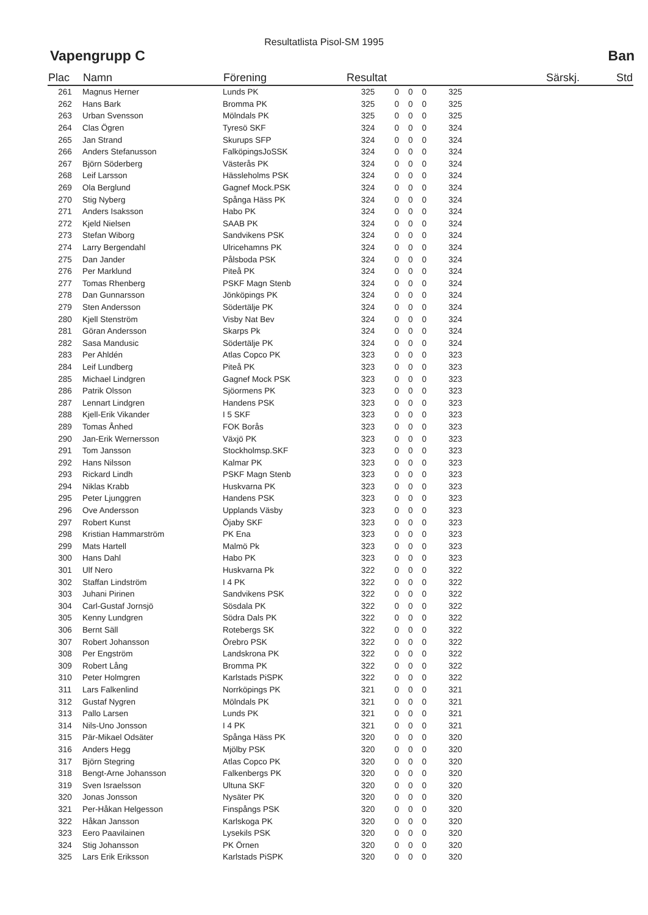Resultatlista Pisol-SM 1995
Vapengrupp C Ban
| Plac | Namn | Förening | Resultat | | | | | | Särskj. | Std |
| --- | --- | --- | --- | --- | --- | --- | --- | --- | --- | --- |
| 261 | Magnus Herner | Lunds PK | 325 | 0 | 0 | 0 | | 325 | | |
| 262 | Hans Bark | Bromma PK | 325 | 0 | 0 | 0 | | 325 | | |
| 263 | Urban Svensson | Mölndals PK | 325 | 0 | 0 | 0 | | 325 | | |
| 264 | Clas Ögren | Tyresö SKF | 324 | 0 | 0 | 0 | | 324 | | |
| 265 | Jan Strand | Skurups SFP | 324 | 0 | 0 | 0 | | 324 | | |
| 266 | Anders Stefanusson | FalköpingsJoSSK | 324 | 0 | 0 | 0 | | 324 | | |
| 267 | Björn Söderberg | Västerås PK | 324 | 0 | 0 | 0 | | 324 | | |
| 268 | Leif Larsson | Hässleholms PSK | 324 | 0 | 0 | 0 | | 324 | | |
| 269 | Ola Berglund | Gagnef Mock.PSK | 324 | 0 | 0 | 0 | | 324 | | |
| 270 | Stig Nyberg | Spånga Häss PK | 324 | 0 | 0 | 0 | | 324 | | |
| 271 | Anders Isaksson | Habo PK | 324 | 0 | 0 | 0 | | 324 | | |
| 272 | Kjeld Nielsen | SAAB PK | 324 | 0 | 0 | 0 | | 324 | | |
| 273 | Stefan Wiborg | Sandvikens PSK | 324 | 0 | 0 | 0 | | 324 | | |
| 274 | Larry Bergendahl | Ulricehamns PK | 324 | 0 | 0 | 0 | | 324 | | |
| 275 | Dan Jander | Pålsboda PSK | 324 | 0 | 0 | 0 | | 324 | | |
| 276 | Per Marklund | Piteå PK | 324 | 0 | 0 | 0 | | 324 | | |
| 277 | Tomas Rhenberg | PSKF Magn Stenb | 324 | 0 | 0 | 0 | | 324 | | |
| 278 | Dan Gunnarsson | Jönköpings PK | 324 | 0 | 0 | 0 | | 324 | | |
| 279 | Sten Andersson | Södertälje PK | 324 | 0 | 0 | 0 | | 324 | | |
| 280 | Kjell Stenström | Visby Nat Bev | 324 | 0 | 0 | 0 | | 324 | | |
| 281 | Göran Andersson | Skarps Pk | 324 | 0 | 0 | 0 | | 324 | | |
| 282 | Sasa Mandusic | Södertälje PK | 324 | 0 | 0 | 0 | | 324 | | |
| 283 | Per Ahldén | Atlas Copco PK | 323 | 0 | 0 | 0 | | 323 | | |
| 284 | Leif Lundberg | Piteå PK | 323 | 0 | 0 | 0 | | 323 | | |
| 285 | Michael Lindgren | Gagnef Mock PSK | 323 | 0 | 0 | 0 | | 323 | | |
| 286 | Patrik Olsson | Sjöormens PK | 323 | 0 | 0 | 0 | | 323 | | |
| 287 | Lennart Lindgren | Handens PSK | 323 | 0 | 0 | 0 | | 323 | | |
| 288 | Kjell-Erik Vikander | I 5 SKF | 323 | 0 | 0 | 0 | | 323 | | |
| 289 | Tomas Ånhed | FOK Borås | 323 | 0 | 0 | 0 | | 323 | | |
| 290 | Jan-Erik Wernersson | Växjö PK | 323 | 0 | 0 | 0 | | 323 | | |
| 291 | Tom Jansson | Stockholmsp.SKF | 323 | 0 | 0 | 0 | | 323 | | |
| 292 | Hans Nilsson | Kalmar PK | 323 | 0 | 0 | 0 | | 323 | | |
| 293 | Rickard Lindh | PSKF Magn Stenb | 323 | 0 | 0 | 0 | | 323 | | |
| 294 | Niklas Krabb | Huskvarna PK | 323 | 0 | 0 | 0 | | 323 | | |
| 295 | Peter Ljunggren | Handens PSK | 323 | 0 | 0 | 0 | | 323 | | |
| 296 | Ove Andersson | Upplands Väsby | 323 | 0 | 0 | 0 | | 323 | | |
| 297 | Robert Kunst | Öjaby SKF | 323 | 0 | 0 | 0 | | 323 | | |
| 298 | Kristian Hammarström | PK Ena | 323 | 0 | 0 | 0 | | 323 | | |
| 299 | Mats Hartell | Malmö Pk | 323 | 0 | 0 | 0 | | 323 | | |
| 300 | Hans Dahl | Habo PK | 323 | 0 | 0 | 0 | | 323 | | |
| 301 | Ulf Nero | Huskvarna Pk | 322 | 0 | 0 | 0 | | 322 | | |
| 302 | Staffan Lindström | I 4 PK | 322 | 0 | 0 | 0 | | 322 | | |
| 303 | Juhani Pirinen | Sandvikens PSK | 322 | 0 | 0 | 0 | | 322 | | |
| 304 | Carl-Gustaf Jornsjö | Sösdala PK | 322 | 0 | 0 | 0 | | 322 | | |
| 305 | Kenny Lundgren | Södra Dals PK | 322 | 0 | 0 | 0 | | 322 | | |
| 306 | Bernt Säll | Rotebergs SK | 322 | 0 | 0 | 0 | | 322 | | |
| 307 | Robert Johansson | Örebro PSK | 322 | 0 | 0 | 0 | | 322 | | |
| 308 | Per Engström | Landskrona PK | 322 | 0 | 0 | 0 | | 322 | | |
| 309 | Robert Lång | Bromma PK | 322 | 0 | 0 | 0 | | 322 | | |
| 310 | Peter Holmgren | Karlstads PiSPK | 322 | 0 | 0 | 0 | | 322 | | |
| 311 | Lars Falkenlind | Norrköpings PK | 321 | 0 | 0 | 0 | | 321 | | |
| 312 | Gustaf Nygren | Mölndals PK | 321 | 0 | 0 | 0 | | 321 | | |
| 313 | Pallo Larsen | Lunds PK | 321 | 0 | 0 | 0 | | 321 | | |
| 314 | Nils-Uno Jonsson | I 4 PK | 321 | 0 | 0 | 0 | | 321 | | |
| 315 | Pär-Mikael Odsäter | Spånga Häss PK | 320 | 0 | 0 | 0 | | 320 | | |
| 316 | Anders Hegg | Mjölby PSK | 320 | 0 | 0 | 0 | | 320 | | |
| 317 | Björn Stegring | Atlas Copco PK | 320 | 0 | 0 | 0 | | 320 | | |
| 318 | Bengt-Arne Johansson | Falkenbergs PK | 320 | 0 | 0 | 0 | | 320 | | |
| 319 | Sven Israelsson | Ultuna SKF | 320 | 0 | 0 | 0 | | 320 | | |
| 320 | Jonas Jonsson | Nysäter PK | 320 | 0 | 0 | 0 | | 320 | | |
| 321 | Per-Håkan Helgesson | Finspångs PSK | 320 | 0 | 0 | 0 | | 320 | | |
| 322 | Håkan Jansson | Karlskoga PK | 320 | 0 | 0 | 0 | | 320 | | |
| 323 | Eero Paavilainen | Lysekils PSK | 320 | 0 | 0 | 0 | | 320 | | |
| 324 | Stig Johansson | PK Örnen | 320 | 0 | 0 | 0 | | 320 | | |
| 325 | Lars Erik Eriksson | Karlstads PiSPK | 320 | 0 | 0 | 0 | | 320 | | |